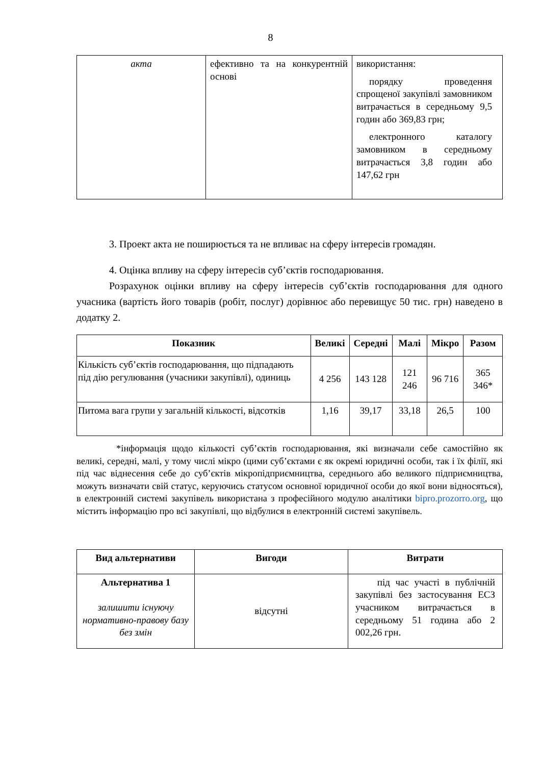8
| акта | ефективно та на конкурентній основі | використання: порядку проведення спрощеної закупівлі замовником витрачається в середньому 9,5 годин або 369,83 грн; електронного каталогу замовником в середньому витрачається 3,8 годин або 147,62 грн |
3. Проект акта не поширюється та не впливає на сферу інтересів громадян.
4. Оцінка впливу на сферу інтересів суб’єктів господарювання.
Розрахунок оцінки впливу на сферу інтересів суб’єктів господарювання для одного учасника (вартість його товарів (робіт, послуг) дорівнює або перевищує 50 тис. грн) наведено в додатку 2.
| Показник | Великі | Середні | Малі | Мікро | Разом |
| --- | --- | --- | --- | --- | --- |
| Кількість суб’єктів господарювання, що підпадають під дію регулювання (учасники закупівлі), одиниць | 4 256 | 143 128 | 121 246 | 96 716 | 365 346* |
| Питома вага групи у загальній кількості, відсотків | 1,16 | 39,17 | 33,18 | 26,5 | 100 |
*інформація щодо кількості суб’єктів господарювання, які визначали себе самостійно як великі, середні, малі, у тому числі мікро (цими суб’єктами є як окремі юридичні особи, так і їх філії, які під час віднесення себе до суб’єктів мікропідприємництва, середнього або великого підприємництва, можуть визначати свій статус, керуючись статусом основної юридичної особи до якої вони відносяться), в електронній системі закупівель використана з професійного модулю аналітики bipro.prozorro.org, що містить інформацію про всі закупівлі, що відбулися в електронній системі закупівель.
| Вид альтернативи | Вигоди | Витрати |
| --- | --- | --- |
| Альтернатива 1 залишити існуючу нормативно-правову базу без змін | відсутні | під час участі в публічній закупівлі без застосування ЕСЗ учасником витрачається в середньому 51 година або 2 002,26 грн. |